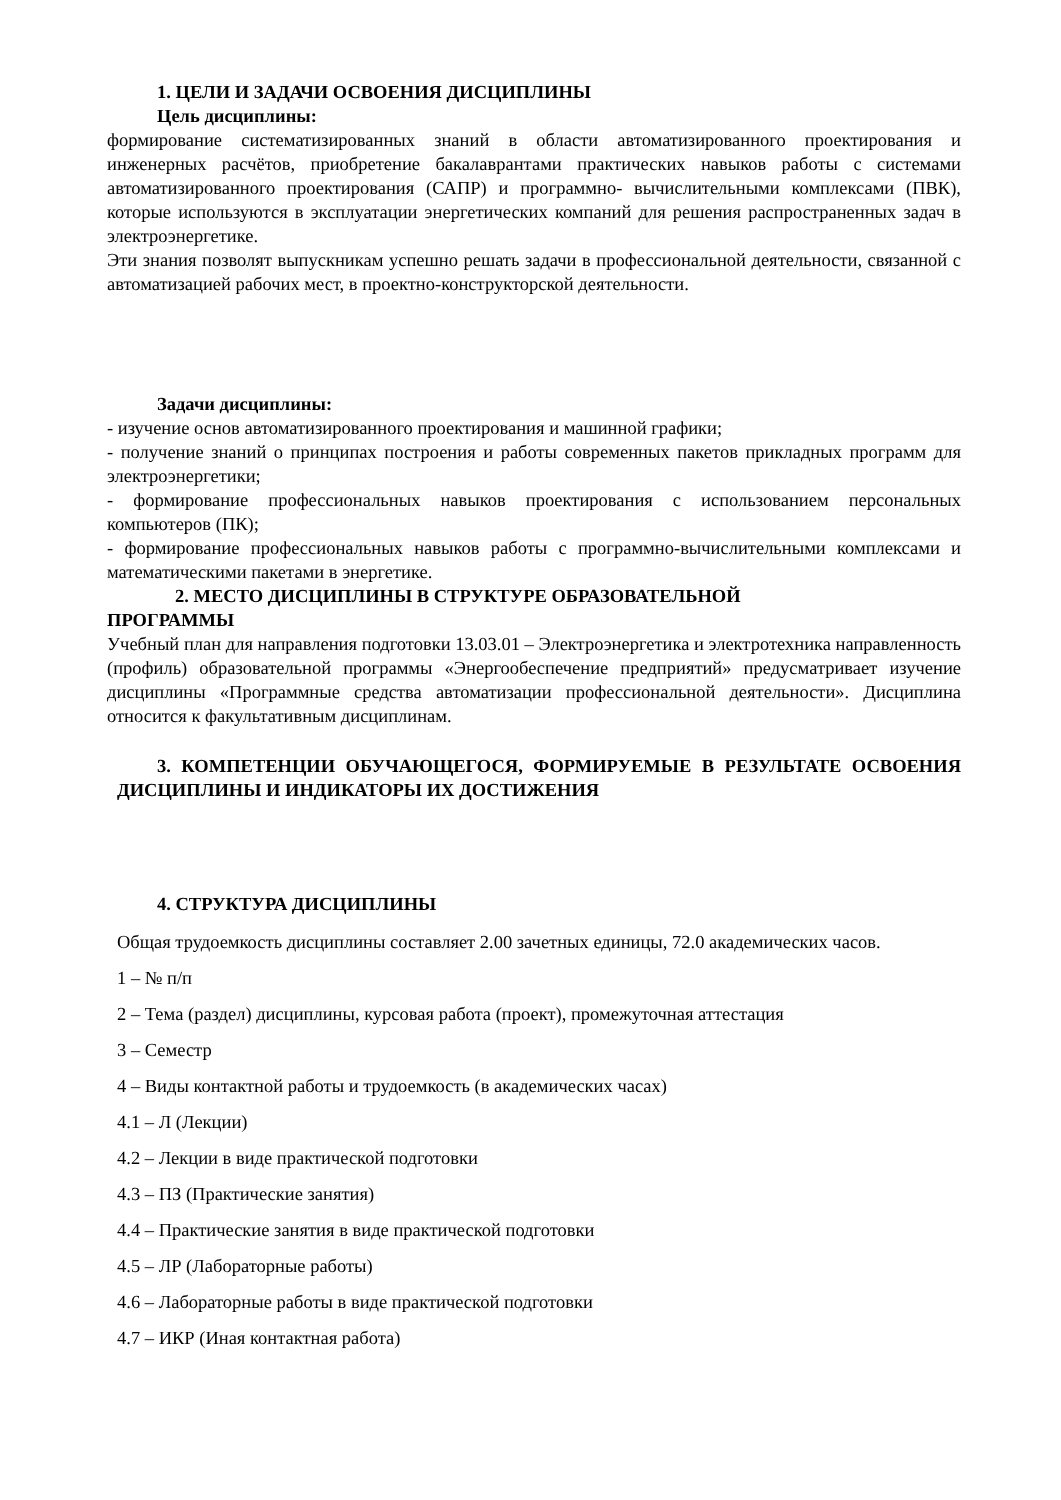1. ЦЕЛИ И ЗАДАЧИ ОСВОЕНИЯ ДИСЦИПЛИНЫ
Цель дисциплины:
формирование систематизированных знаний в области автоматизированного проектирования и инженерных расчётов, приобретение бакалаврантами практических навыков работы с системами автоматизированного проектирования (САПР) и программно- вычислительными комплексами (ПВК), которые используются в эксплуатации энергетических компаний для решения распространенных задач в электроэнергетике.
Эти знания позволят выпускникам успешно решать задачи в профессиональной деятельности, связанной с автоматизацией рабочих мест, в проектно-конструкторской деятельности.
Задачи дисциплины:
- изучение основ автоматизированного проектирования и машинной графики;
- получение знаний о принципах построения и работы современных пакетов прикладных программ для электроэнергетики;
- формирование профессиональных навыков проектирования с использованием персональных компьютеров (ПК);
- формирование профессиональных навыков работы с программно-вычислительными комплексами и математическими пакетами в энергетике.
2. МЕСТО ДИСЦИПЛИНЫ В СТРУКТУРЕ ОБРАЗОВАТЕЛЬНОЙ
ПРОГРАММЫ
Учебный план для направления подготовки 13.03.01 – Электроэнергетика и электротехника направленность (профиль) образовательной программы «Энергообеспечение предприятий» предусматривает изучение дисциплины «Программные средства автоматизации профессиональной деятельности». Дисциплина относится к факультативным дисциплинам.
3. КОМПЕТЕНЦИИ ОБУЧАЮЩЕГОСЯ, ФОРМИРУЕМЫЕ В РЕЗУЛЬТАТЕ ОСВОЕНИЯ ДИСЦИПЛИНЫ И ИНДИКАТОРЫ ИХ ДОСТИЖЕНИЯ
4. СТРУКТУРА ДИСЦИПЛИНЫ
Общая трудоемкость дисциплины составляет 2.00 зачетных единицы, 72.0 академических часов.
1 – № п/п
2 – Тема (раздел) дисциплины, курсовая работа (проект), промежуточная аттестация
3 – Семестр
4 – Виды контактной работы и трудоемкость (в академических часах)
4.1 – Л (Лекции)
4.2 – Лекции в виде практической подготовки
4.3 – ПЗ (Практические занятия)
4.4 – Практические занятия в виде практической подготовки
4.5 – ЛР (Лабораторные работы)
4.6 – Лабораторные работы в виде практической подготовки
4.7 – ИКР (Иная контактная работа)